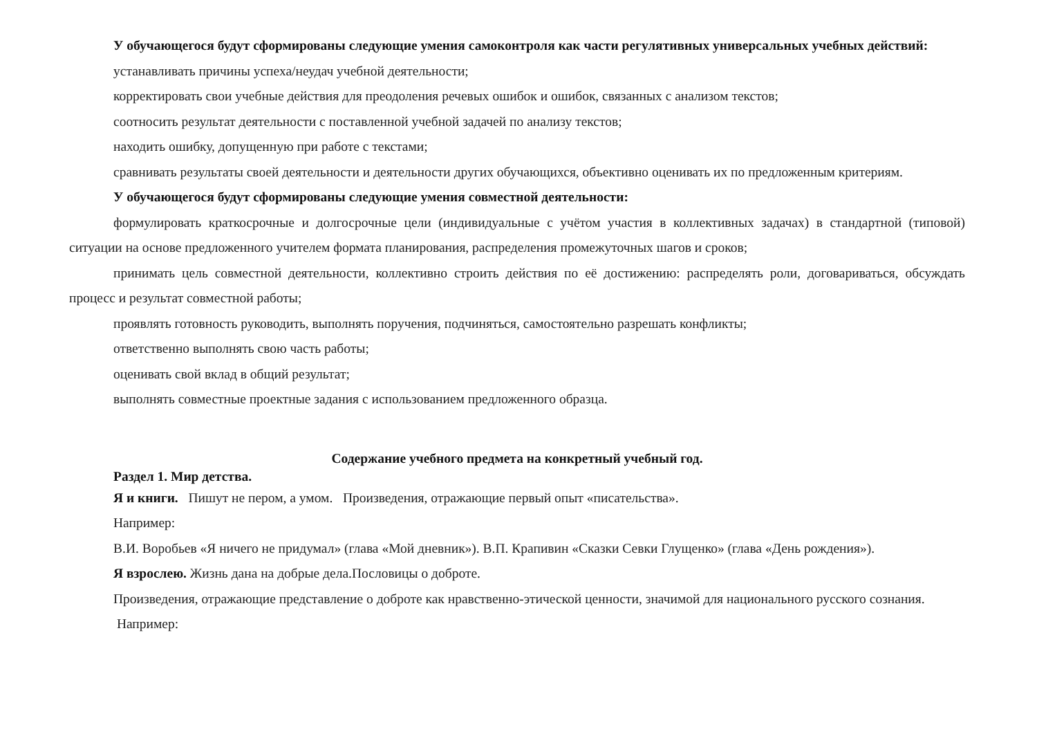У обучающегося будут сформированы следующие умения самоконтроля как части регулятивных универсальных учебных действий:
устанавливать причины успеха/неудач учебной деятельности;
корректировать свои учебные действия для преодоления речевых ошибок и ошибок, связанных с анализом текстов;
соотносить результат деятельности с поставленной учебной задачей по анализу текстов;
находить ошибку, допущенную при работе с текстами;
сравнивать результаты своей деятельности и деятельности других обучающихся, объективно оценивать их по предложенным критериям.
У обучающегося будут сформированы следующие умения совместной деятельности:
формулировать краткосрочные и долгосрочные цели (индивидуальные с учётом участия в коллективных задачах) в стандартной (типовой) ситуации на основе предложенного учителем формата планирования, распределения промежуточных шагов и сроков;
принимать цель совместной деятельности, коллективно строить действия по её достижению: распределять роли, договариваться, обсуждать процесс и результат совместной работы;
проявлять готовность руководить, выполнять поручения, подчиняться, самостоятельно разрешать конфликты;
ответственно выполнять свою часть работы;
оценивать свой вклад в общий результат;
выполнять совместные проектные задания с использованием предложенного образца.
Содержание учебного предмета на конкретный учебный год.
Раздел 1. Мир детства.
Я и книги. Пишут не пером, а умом. Произведения, отражающие первый опыт «писательства».
Например:
В.И. Воробьев «Я ничего не придумал» (глава «Мой дневник»). В.П. Крапивин «Сказки Севки Глущенко» (глава «День рождения»).
Я взрослею. Жизнь дана на добрые дела.Пословицы о доброте.
Произведения, отражающие представление о доброте как нравственно-этической ценности, значимой для национального русского сознания.
Например: